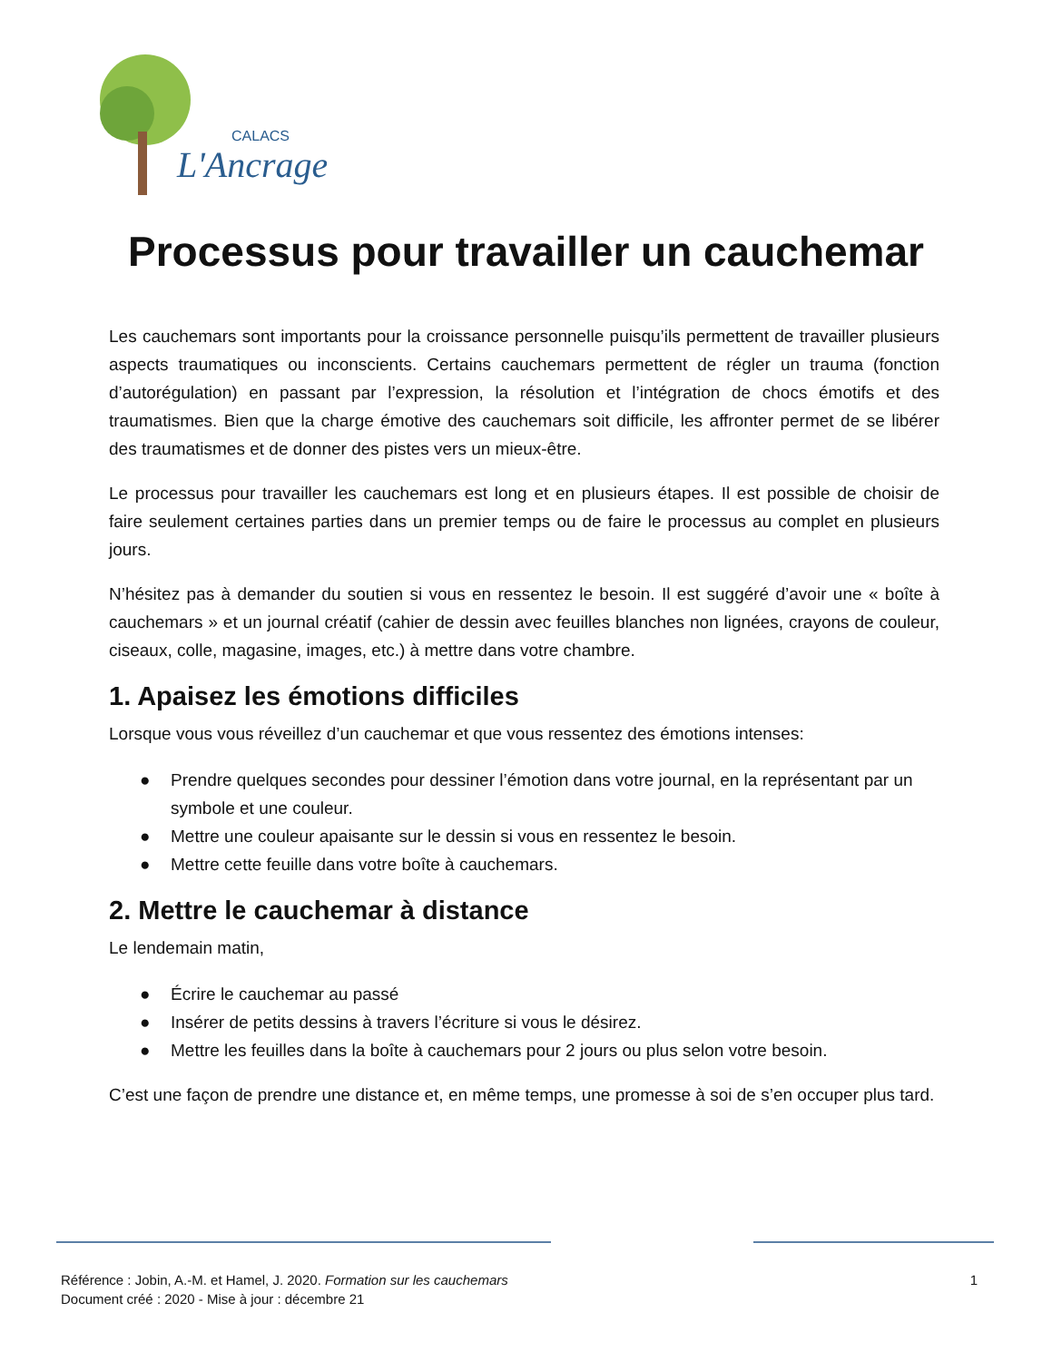CALACS
L'Ancrage
Processus pour travailler un cauchemar
Les cauchemars sont importants pour la croissance personnelle puisqu’ils permettent de travailler plusieurs aspects traumatiques ou inconscients. Certains cauchemars permettent de régler un trauma (fonction d’autorégulation) en passant par l’expression, la résolution et l’intégration de chocs émotifs et des traumatismes. Bien que la charge émotive des cauchemars soit difficile, les affronter permet de se libérer des traumatismes et de donner des pistes vers un mieux-être.
Le processus pour travailler les cauchemars est long et en plusieurs étapes. Il est possible de choisir de faire seulement certaines parties dans un premier temps ou de faire le processus au complet en plusieurs jours.
N’hésitez pas à demander du soutien si vous en ressentez le besoin. Il est suggéré d’avoir une « boîte à cauchemars » et un journal créatif (cahier de dessin avec feuilles blanches non lignées, crayons de couleur, ciseaux, colle, magasine, images, etc.) à mettre dans votre chambre.
1. Apaisez les émotions difficiles
Lorsque vous vous réveillez d’un cauchemar et que vous ressentez des émotions intenses:
● Prendre quelques secondes pour dessiner l’émotion dans votre journal, en la représentant par un symbole et une couleur.
● Mettre une couleur apaisante sur le dessin si vous en ressentez le besoin.
● Mettre cette feuille dans votre boîte à cauchemars.
2. Mettre le cauchemar à distance
Le lendemain matin,
● Écrire le cauchemar au passé
● Insérer de petits dessins à travers l’écriture si vous le désirez.
● Mettre les feuilles dans la boîte à cauchemars pour 2 jours ou plus selon votre besoin.
C’est une façon de prendre une distance et, en même temps, une promesse à soi de s’en occuper plus tard.
Référence : Jobin, A.-M. et Hamel, J. 2020. Formation sur les cauchemars
Document créé : 2020 - Mise à jour : décembre 21
1